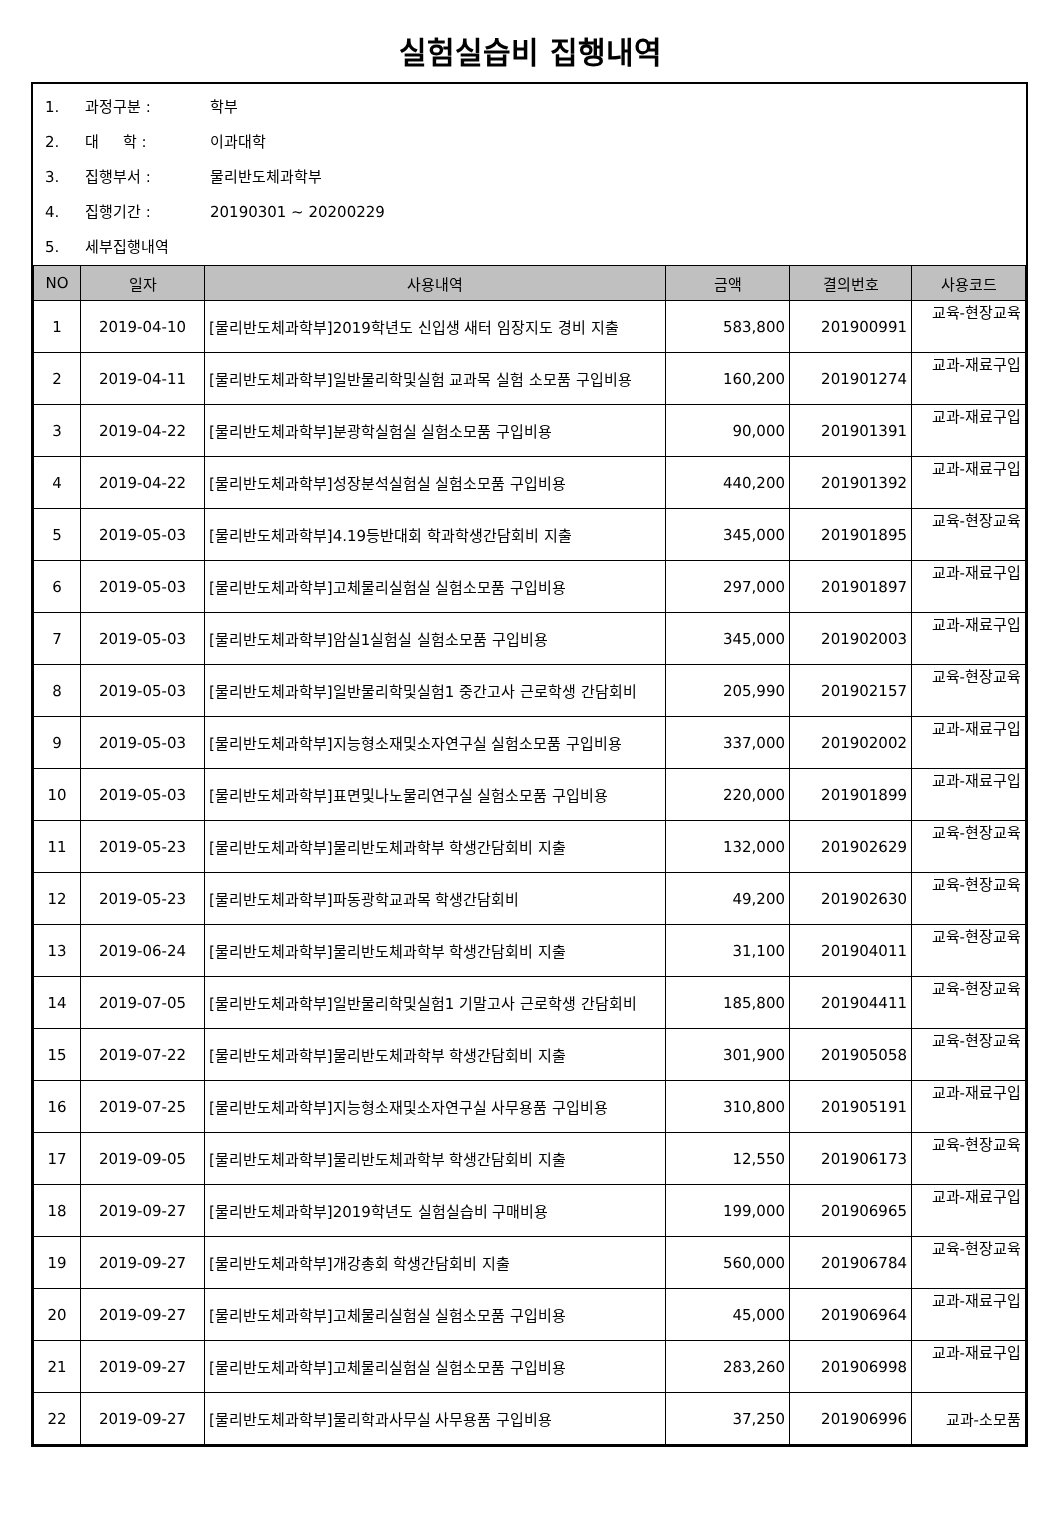실험실습비 집행내역
1. 과정구분 : 학부
2. 대 학 : 이과대학
3. 집행부서 : 물리반도체과학부
4. 집행기간 : 20190301 ~ 20200229
5. 세부집행내역
| NO | 일자 | 사용내역 | 금액 | 결의번호 | 사용코드 |
| --- | --- | --- | --- | --- | --- |
| 1 | 2019-04-10 | [물리반도체과학부]2019학년도 신입생 새터 임장지도 경비 지출 | 583,800 | 201900991 | 교육-현장교육 |
| 2 | 2019-04-11 | [물리반도체과학부]일반물리학및실험 교과목 실험 소모품 구입비용 | 160,200 | 201901274 | 교과-재료구입 |
| 3 | 2019-04-22 | [물리반도체과학부]분광학실험실 실험소모품 구입비용 | 90,000 | 201901391 | 교과-재료구입 |
| 4 | 2019-04-22 | [물리반도체과학부]성장분석실험실 실험소모품 구입비용 | 440,200 | 201901392 | 교과-재료구입 |
| 5 | 2019-05-03 | [물리반도체과학부]4.19등반대회 학과학생간담회비 지출 | 345,000 | 201901895 | 교육-현장교육 |
| 6 | 2019-05-03 | [물리반도체과학부]고체물리실험실 실험소모품 구입비용 | 297,000 | 201901897 | 교과-재료구입 |
| 7 | 2019-05-03 | [물리반도체과학부]암실1실험실 실험소모품 구입비용 | 345,000 | 201902003 | 교과-재료구입 |
| 8 | 2019-05-03 | [물리반도체과학부]일반물리학및실험1 중간고사 근로학생 간담회비 | 205,990 | 201902157 | 교육-현장교육 |
| 9 | 2019-05-03 | [물리반도체과학부]지능형소재및소자연구실 실험소모품 구입비용 | 337,000 | 201902002 | 교과-재료구입 |
| 10 | 2019-05-03 | [물리반도체과학부]표면및나노물리연구실 실험소모품 구입비용 | 220,000 | 201901899 | 교과-재료구입 |
| 11 | 2019-05-23 | [물리반도체과학부]물리반도체과학부 학생간담회비 지출 | 132,000 | 201902629 | 교육-현장교육 |
| 12 | 2019-05-23 | [물리반도체과학부]파동광학교과목 학생간담회비 | 49,200 | 201902630 | 교육-현장교육 |
| 13 | 2019-06-24 | [물리반도체과학부]물리반도체과학부 학생간담회비 지출 | 31,100 | 201904011 | 교육-현장교육 |
| 14 | 2019-07-05 | [물리반도체과학부]일반물리학및실험1 기말고사 근로학생 간담회비 | 185,800 | 201904411 | 교육-현장교육 |
| 15 | 2019-07-22 | [물리반도체과학부]물리반도체과학부 학생간담회비 지출 | 301,900 | 201905058 | 교육-현장교육 |
| 16 | 2019-07-25 | [물리반도체과학부]지능형소재및소자연구실 사무용품 구입비용 | 310,800 | 201905191 | 교과-재료구입 |
| 17 | 2019-09-05 | [물리반도체과학부]물리반도체과학부 학생간담회비 지출 | 12,550 | 201906173 | 교육-현장교육 |
| 18 | 2019-09-27 | [물리반도체과학부]2019학년도 실험실습비 구매비용 | 199,000 | 201906965 | 교과-재료구입 |
| 19 | 2019-09-27 | [물리반도체과학부]개강총회 학생간담회비 지출 | 560,000 | 201906784 | 교육-현장교육 |
| 20 | 2019-09-27 | [물리반도체과학부]고체물리실험실 실험소모품 구입비용 | 45,000 | 201906964 | 교과-재료구입 |
| 21 | 2019-09-27 | [물리반도체과학부]고체물리실험실 실험소모품 구입비용 | 283,260 | 201906998 | 교과-재료구입 |
| 22 | 2019-09-27 | [물리반도체과학부]물리학과사무실 사무용품 구입비용 | 37,250 | 201906996 | 교과-소모품 |